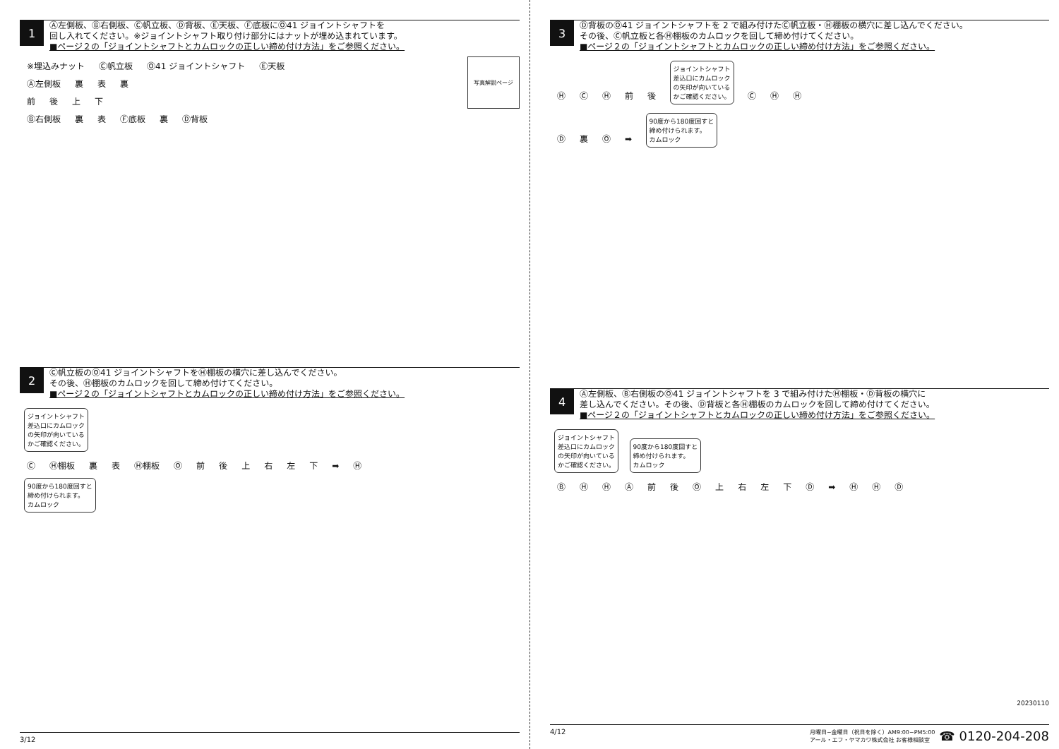1
Ⓐ左側板、Ⓑ右側板、Ⓒ帆立板、Ⓓ背板、Ⓔ天板、Ⓕ底板にⓄ41 ジョイントシャフトを
回し入れてください。※ジョイントシャフト取り付け部分にはナットが埋め込まれています。
■ページ２の「ジョイントシャフトとカムロックの正しい締め付け方法」をご参照ください。
写真解説ページ
※埋込みナット Ⓒ帆立板 Ⓞ41 ジョイントシャフト Ⓔ天板
Ⓐ左側板 裏表裏
前後上下
Ⓑ右側板 裏表 Ⓕ底板 裏 Ⓓ背板
2
Ⓒ帆立板のⓄ41 ジョイントシャフトをⒽ棚板の横穴に差し込んでください。
その後、Ⓗ棚板のカムロックを回して締め付けてください。
■ページ２の「ジョイントシャフトとカムロックの正しい締め付け方法」をご参照ください。
ジョイントシャフト
差込口にカムロック
の矢印が向いている
かご確認ください。
Ⓒ Ⓗ棚板 裏表 Ⓗ棚板 Ⓞ 前後上右左下 ➡ Ⓗ
90度から180度回すと
締め付けられます。
カムロック
3/12
3
Ⓓ背板のⓄ41 ジョイントシャフトを 2 で組み付けたⒸ帆立板・Ⓗ棚板の横穴に差し込んでください。
その後、Ⓒ帆立板と各Ⓗ棚板のカムロックを回して締め付けてください。
■ページ２の「ジョイントシャフトとカムロックの正しい締め付け方法」をご参照ください。
Ⓗ Ⓒ Ⓗ 前後
ジョイントシャフト
差込口にカムロック
の矢印が向いている
かご確認ください。
Ⓒ Ⓗ Ⓗ
Ⓓ 裏 Ⓞ ➡
90度から180度回すと
締め付けられます。
カムロック
4
Ⓐ左側板、Ⓑ右側板のⓄ41 ジョイントシャフトを 3 で組み付けたⒽ棚板・Ⓓ背板の横穴に
差し込んでください。その後、Ⓓ背板と各Ⓗ棚板のカムロックを回して締め付けてください。
■ページ２の「ジョイントシャフトとカムロックの正しい締め付け方法」をご参照ください。
ジョイントシャフト
差込口にカムロック
の矢印が向いている
かご確認ください。
90度から180度回すと
締め付けられます。
カムロック
Ⓑ Ⓗ Ⓗ Ⓐ 前後 Ⓞ 上右左下 Ⓓ ➡ Ⓗ Ⓗ Ⓓ
20230110
4/12 月曜日−金曜日（祝日を除く）AM9:00−PM5:00
アール・エフ・ヤマカワ株式会社 お客様相談室 ☎ 0120-204-208